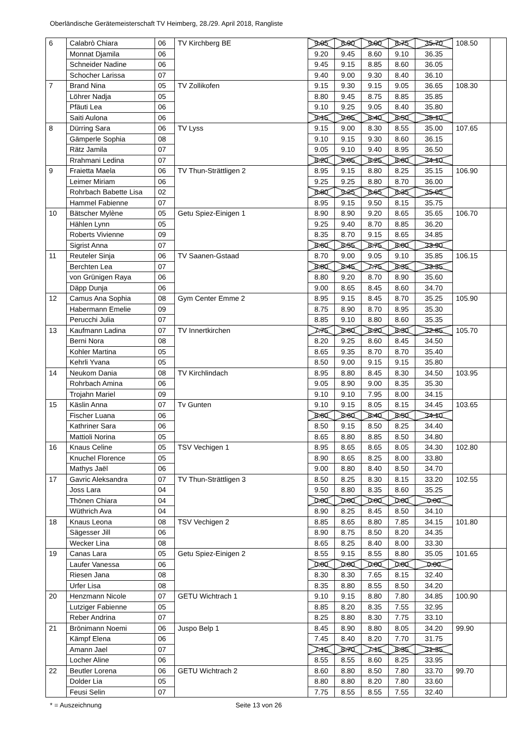Oberländische Gerätemeisterschaft TV Heimberg, 28./29. April 2018, Rangliste
| 6 | Calabrò Chiara | 06 | TV Kirchberg BE | 9.05 | 8.90 | 9.00 | 8.75 | 35.70 | 108.50 | |
| | Monnat Djamila | 06 | | 9.20 | 9.45 | 8.60 | 9.10 | 36.35 | | |
| | Schneider Nadine | 06 | | 9.45 | 9.15 | 8.85 | 8.60 | 36.05 | | |
| | Schocher Larissa | 07 | | 9.40 | 9.00 | 9.30 | 8.40 | 36.10 | | |
| 7 | Brand Nina | 05 | TV Zollikofen | 9.15 | 9.30 | 9.15 | 9.05 | 36.65 | 108.30 | |
| | Löhrer Nadja | 05 | | 8.80 | 9.45 | 8.75 | 8.85 | 35.85 | | |
| | Pfäuti Lea | 06 | | 9.10 | 9.25 | 9.05 | 8.40 | 35.80 | | |
| | Saiti Aulona | 06 | | 9.15 | 9.05 | 8.40 | 8.50 | 35.10 | | |
| 8 | Dürring Sara | 06 | TV Lyss | 9.15 | 9.00 | 8.30 | 8.55 | 35.00 | 107.65 | |
| | Gämperle Sophia | 08 | | 9.10 | 9.15 | 9.30 | 8.60 | 36.15 | | |
| | Rätz Jamila | 07 | | 9.05 | 9.10 | 9.40 | 8.95 | 36.50 | | |
| | Rrahmani Ledina | 07 | | 8.20 | 9.05 | 8.25 | 8.60 | 34.10 | | |
| 9 | Fraietta Maela | 06 | TV Thun-Strättligen 2 | 8.95 | 9.15 | 8.80 | 8.25 | 35.15 | 106.90 | |
| | Leimer Miriam | 06 | | 9.25 | 9.25 | 8.80 | 8.70 | 36.00 | | |
| | Rohrbach Babette Lisa | 02 | | 8.80 | 9.25 | 8.65 | 8.35 | 35.05 | | |
| | Hammel Fabienne | 07 | | 8.95 | 9.15 | 9.50 | 8.15 | 35.75 | | |
| 10 | Bätscher Mylène | 05 | Getu Spiez-Einigen 1 | 8.90 | 8.90 | 9.20 | 8.65 | 35.65 | 106.70 | |
| | Hählen Lynn | 05 | | 9.25 | 9.40 | 8.70 | 8.85 | 36.20 | | |
| | Roberts Vivienne | 09 | | 8.35 | 8.70 | 9.15 | 8.65 | 34.85 | | |
| | Sigrist Anna | 07 | | 8.60 | 8.55 | 8.75 | 8.00 | 33.90 | | |
| 11 | Reuteler Sinja | 06 | TV Saanen-Gstaad | 8.70 | 9.00 | 9.05 | 9.10 | 35.85 | 106.15 | |
| | Berchten Lea | 07 | | 8.80 | 8.45 | 7.75 | 8.35 | 33.35 | | |
| | von Grünigen Raya | 06 | | 8.80 | 9.20 | 8.70 | 8.90 | 35.60 | | |
| | Däpp Dunja | 06 | | 9.00 | 8.65 | 8.45 | 8.60 | 34.70 | | |
| 12 | Camus Ana Sophia | 08 | Gym Center Emme 2 | 8.95 | 9.15 | 8.45 | 8.70 | 35.25 | 105.90 | |
| | Habermann Emelie | 09 | | 8.75 | 8.90 | 8.70 | 8.95 | 35.30 | | |
| | Perucchi Julia | 07 | | 8.85 | 9.10 | 8.80 | 8.60 | 35.35 | | |
| 13 | Kaufmann Ladina | 07 | TV Innertkirchen | 7.75 | 8.60 | 8.20 | 8.30 | 32.85 | 105.70 | |
| | Berni Nora | 08 | | 8.20 | 9.25 | 8.60 | 8.45 | 34.50 | | |
| | Kohler Martina | 05 | | 8.65 | 9.35 | 8.70 | 8.70 | 35.40 | | |
| | Kehrli Yvana | 05 | | 8.50 | 9.00 | 9.15 | 9.15 | 35.80 | | |
| 14 | Neukom Dania | 08 | TV Kirchlindach | 8.95 | 8.80 | 8.45 | 8.30 | 34.50 | 103.95 | |
| | Rohrbach Amina | 06 | | 9.05 | 8.90 | 9.00 | 8.35 | 35.30 | | |
| | Trojahn Mariel | 09 | | 9.10 | 9.10 | 7.95 | 8.00 | 34.15 | | |
| 15 | Käslin Anna | 07 | Tv Gunten | 9.10 | 9.15 | 8.05 | 8.15 | 34.45 | 103.65 | |
| | Fischer Luana | 06 | | 8.60 | 8.60 | 8.40 | 8.50 | 34.10 | | |
| | Kathriner Sara | 06 | | 8.50 | 9.15 | 8.50 | 8.25 | 34.40 | | |
| | Mattioli Norina | 05 | | 8.65 | 8.80 | 8.85 | 8.50 | 34.80 | | |
| 16 | Knaus Celine | 05 | TSV Vechigen 1 | 8.95 | 8.65 | 8.65 | 8.05 | 34.30 | 102.80 | |
| | Knuchel Florence | 05 | | 8.90 | 8.65 | 8.25 | 8.00 | 33.80 | | |
| | Mathys Jaël | 06 | | 9.00 | 8.80 | 8.40 | 8.50 | 34.70 | | |
| 17 | Gavric Aleksandra | 07 | TV Thun-Strättligen 3 | 8.50 | 8.25 | 8.30 | 8.15 | 33.20 | 102.55 | |
| | Joss Lara | 04 | | 9.50 | 8.80 | 8.35 | 8.60 | 35.25 | | |
| | Thönen Chiara | 04 | | 0.00 | 0.00 | 0.00 | 0.00 | 0.00 | | |
| | Wüthrich Ava | 04 | | 8.90 | 8.25 | 8.45 | 8.50 | 34.10 | | |
| 18 | Knaus Leona | 08 | TSV Vechigen 2 | 8.85 | 8.65 | 8.80 | 7.85 | 34.15 | 101.80 | |
| | Sägesser Jill | 06 | | 8.90 | 8.75 | 8.50 | 8.20 | 34.35 | | |
| | Wecker Lina | 08 | | 8.65 | 8.25 | 8.40 | 8.00 | 33.30 | | |
| 19 | Canas Lara | 05 | Getu Spiez-Einigen 2 | 8.55 | 9.15 | 8.55 | 8.80 | 35.05 | 101.65 | |
| | Laufer Vanessa | 06 | | 0.00 | 0.00 | 0.00 | 0.00 | 0.00 | | |
| | Riesen Jana | 08 | | 8.30 | 8.30 | 7.65 | 8.15 | 32.40 | | |
| | Urfer Lisa | 08 | | 8.35 | 8.80 | 8.55 | 8.50 | 34.20 | | |
| 20 | Henzmann Nicole | 07 | GETU Wichtrach 1 | 9.10 | 9.15 | 8.80 | 7.80 | 34.85 | 100.90 | |
| | Lutziger Fabienne | 05 | | 8.85 | 8.20 | 8.35 | 7.55 | 32.95 | | |
| | Reber Andrina | 07 | | 8.25 | 8.80 | 8.30 | 7.75 | 33.10 | | |
| 21 | Brönimann Noemi | 06 | Juspo Belp 1 | 8.45 | 8.90 | 8.80 | 8.05 | 34.20 | 99.90 | |
| | Kämpf Elena | 06 | | 7.45 | 8.40 | 8.20 | 7.70 | 31.75 | | |
| | Amann Jael | 07 | | 7.15 | 8.70 | 7.15 | 8.35 | 31.35 | | |
| | Locher Aline | 06 | | 8.55 | 8.55 | 8.60 | 8.25 | 33.95 | | |
| 22 | Beutler Lorena | 06 | GETU Wichtrach 2 | 8.60 | 8.80 | 8.50 | 7.80 | 33.70 | 99.70 | |
| | Dolder Lia | 05 | | 8.80 | 8.80 | 8.20 | 7.80 | 33.60 | | |
| | Feusi Selin | 07 | | 7.75 | 8.55 | 8.55 | 7.55 | 32.40 | | |
* = Auszeichnung Seite 13 von 26